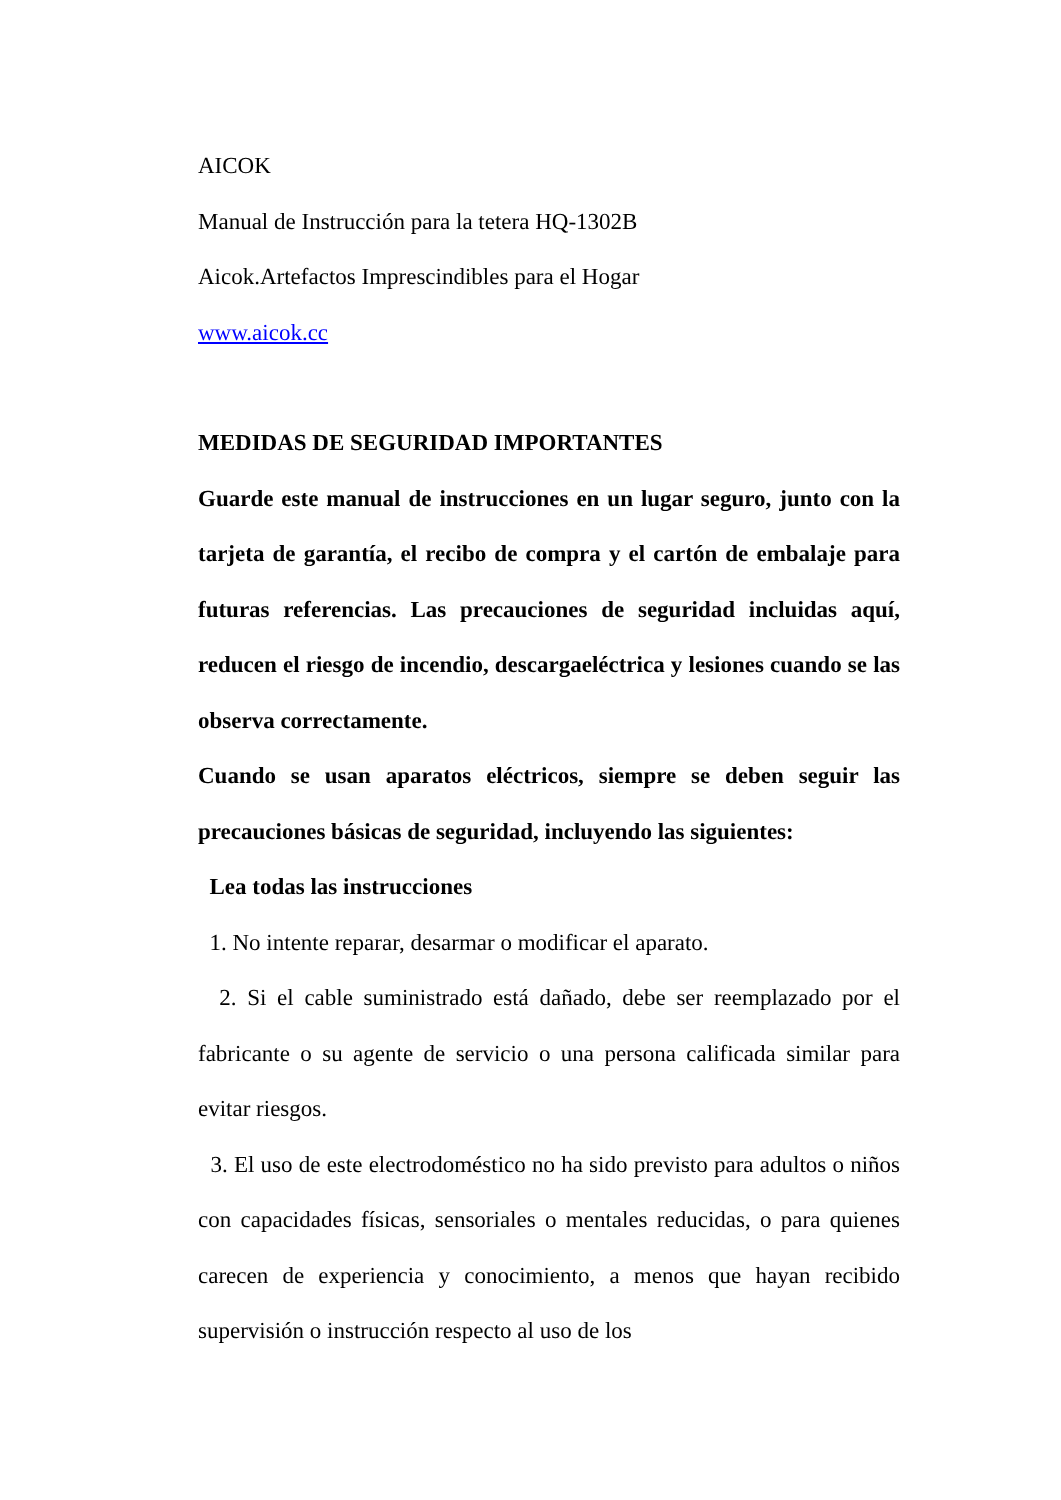AICOK
Manual de Instrucción para la tetera HQ-1302B
Aicok.Artefactos Imprescindibles para el Hogar
www.aicok.cc
MEDIDAS DE SEGURIDAD IMPORTANTES
Guarde este manual de instrucciones en un lugar seguro, junto con la tarjeta de garantía, el recibo de compra y el cartón de embalaje para futuras referencias. Las precauciones de seguridad incluidas aquí, reducen el riesgo de incendio, descargaeléctrica y lesiones cuando se las observa correctamente.
Cuando se usan aparatos eléctricos, siempre se deben seguir las precauciones básicas de seguridad, incluyendo las siguientes:
Lea todas las instrucciones
1. No intente reparar, desarmar o modificar el aparato.
2. Si el cable suministrado está dañado, debe ser reemplazado por el fabricante o su agente de servicio o una persona calificada similar para evitar riesgos.
3. El uso de este electrodoméstico no ha sido previsto para adultos o niños con capacidades físicas, sensoriales o mentales reducidas, o para quienes carecen de experiencia y conocimiento, a menos que hayan recibido supervisión o instrucción respecto al uso de los